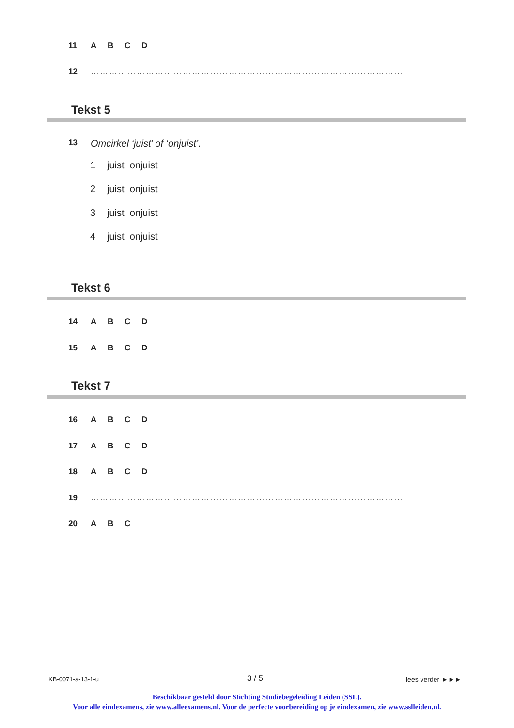11 ABCD
12 …………………………………………………………………………………………
Tekst 5
13 Omcirkel ‘juist’ of ‘onjuist’.
1 juist onjuist
2 juist onjuist
3 juist onjuist
4 juist onjuist
Tekst 6
14 ABCD
15 ABCD
Tekst 7
16 ABCD
17 ABCD
18 ABCD
19 …………………………………………………………………………………………
20 A B C
KB-0071-a-13-1-u 3 / 5 lees verder ►►►
Beschikbaar gesteld door Stichting Studiebegeleiding Leiden (SSL).
Voor alle eindexamens, zie www.alleexamens.nl. Voor de perfecte voorbereiding op je eindexamen, zie www.sslleiden.nl.